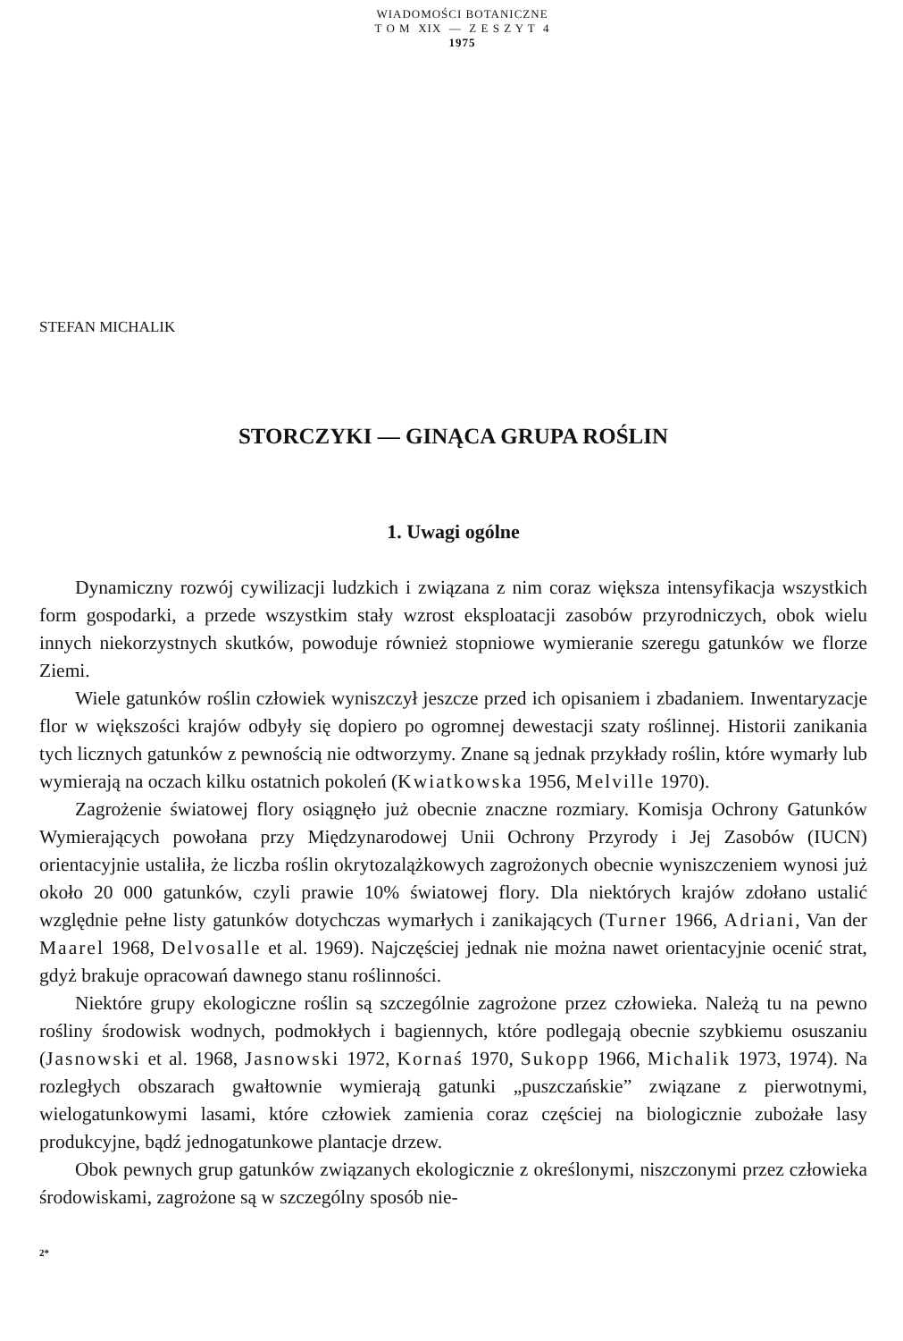WIADOMOŚCI BOTANICZNE
T O M XIX — Z E S Z Y T 4
1975
STEFAN MICHALIK
STORCZYKI — GINĄCA GRUPA ROŚLIN
1. Uwagi ogólne
Dynamiczny rozwój cywilizacji ludzkich i związana z nim coraz większa intensyfikacja wszystkich form gospodarki, a przede wszystkim stały wzrost eksploatacji zasobów przyrodniczych, obok wielu innych niekorzystnych skutków, powoduje również stopniowe wymieranie szeregu gatunków we florze Ziemi.
Wiele gatunków roślin człowiek wyniszczył jeszcze przed ich opisaniem i zbadaniem. Inwentaryzacje flor w większości krajów odbyły się dopiero po ogromnej dewestacji szaty roślinnej. Historii zanikania tych licznych gatunków z pewnością nie odtworzymy. Znane są jednak przykłady roślin, które wymarły lub wymierają na oczach kilku ostatnich pokoleń (Kwiatkowska 1956, Melville 1970).
Zagrożenie światowej flory osiągnęło już obecnie znaczne rozmiary. Komisja Ochrony Gatunków Wymierających powołana przy Międzynarodowej Unii Ochrony Przyrody i Jej Zasobów (IUCN) orientacyjnie ustaliła, że liczba roślin okrytozalążkowych zagrożonych obecnie wyniszczeniem wynosi już około 20 000 gatunków, czyli prawie 10% światowej flory. Dla niektórych krajów zdołano ustalić względnie pełne listy gatunków dotychczas wymarłych i zanikających (Turner 1966, Adriani, Van der Maarel 1968, Delvosalle et al. 1969). Najczęściej jednak nie można nawet orientacyjnie ocenić strat, gdyż brakuje opracowań dawnego stanu roślinności.
Niektóre grupy ekologiczne roślin są szczególnie zagrożone przez człowieka. Należą tu na pewno rośliny środowisk wodnych, podmokłych i bagiennych, które podlegają obecnie szybkiemu osuszaniu (Jasnowski et al. 1968, Jasnowski 1972, Kornaś 1970, Sukopp 1966, Michalik 1973, 1974). Na rozległych obszarach gwałtownie wymierają gatunki „puszczańskie” związane z pierwotnymi, wielogatunkowymi lasami, które człowiek zamienia coraz częściej na biologicznie zubożałe lasy produkcyjne, bądź jednogatunkowe plantacje drzew.
Obok pewnych grup gatunków związanych ekologicznie z określonymi, niszczonymi przez człowieka środowiskami, zagrożone są w szczególny sposób nie-
2*